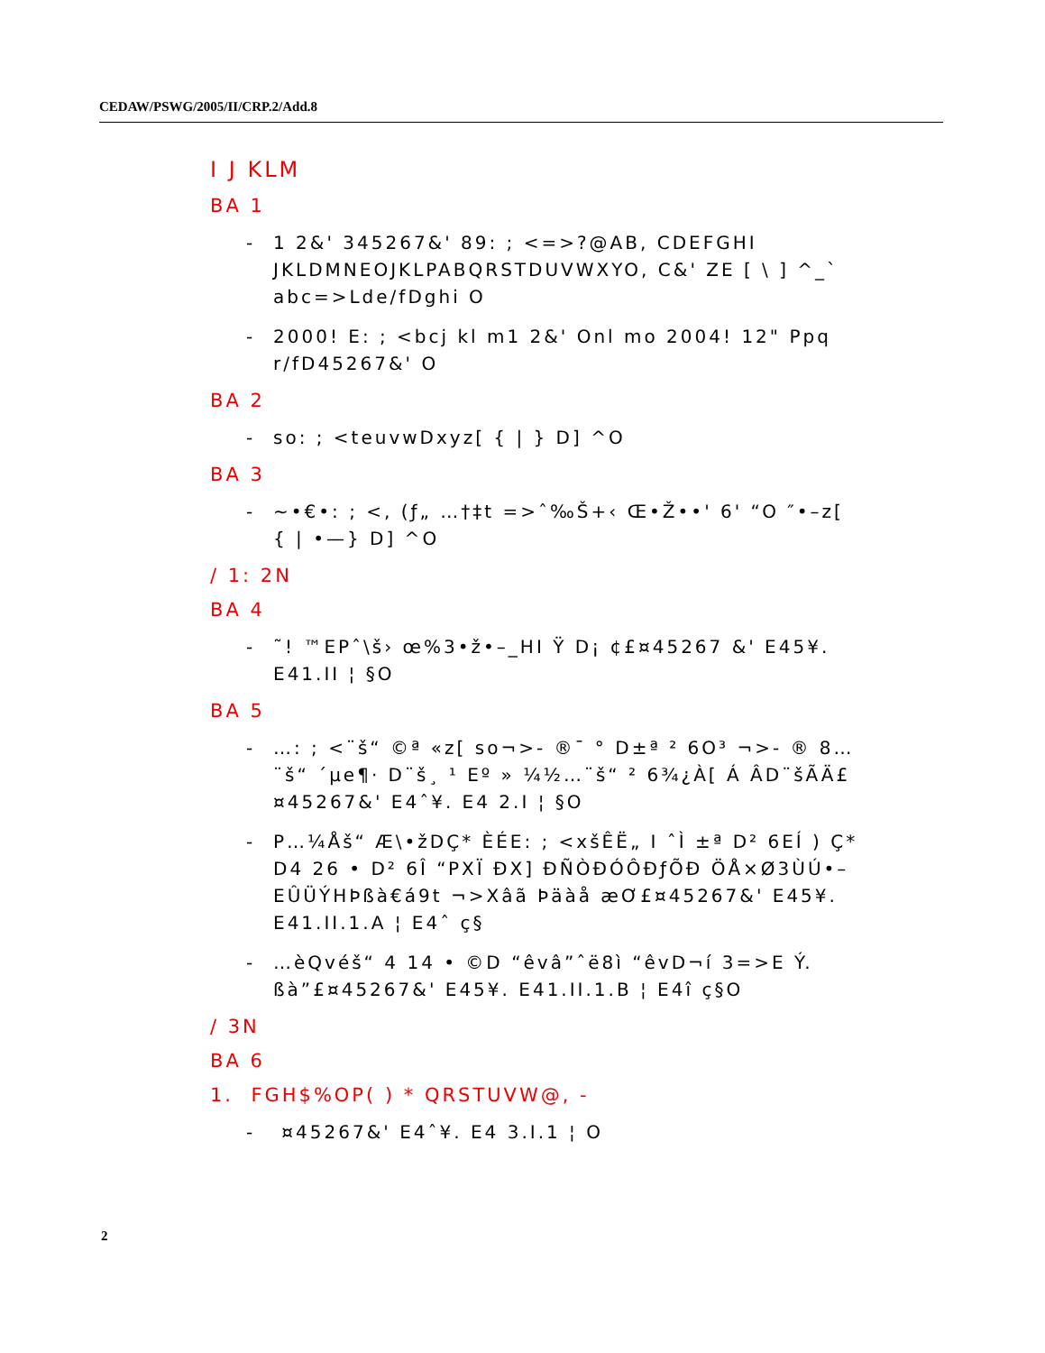CEDAW/PSWG/2005/II/CRP.2/Add.8
I J KLM
BA 1
- 1 2&' 345267&' 89: ; <=>?@AB, CDEFGHI JKLDMNEOJKLPABQRSTDUVWXYO, C&' ZE [ \ ] ^_` abc=>Lde/fDghi O
- 2000! E: ; <bcj kl m1 2&' Onl mo 2004! 12" Ppq r/fD45267&' O
BA 2
- so: ; <teuvwDxyz[ { | } D] ^O
BA 3
- ~•€•: ; <, (ƒ„ …†‡t =>ˆ‰Š+‹ Œ•Ž••' 6' “O ″•–z[ { | •—} D] ^O
/ 1: 2N
BA 4
- ˜! ™EPˆ\š› œ%3•ž•–_HI Ÿ D¡ ¢£¤45267 &' E45¥. E41.II ¦ §O
BA 5
- …: ; <¨š“ ©ª «z[ so¬>- ®¯ ° D±ª ² 6O³ ¬>- ® 8…¨š“ ´µe¶· D¨š¸ ¹ Eº » ¼½…¨š“ ² 6¾¿À[ Á ÂD¨šÃÄ£¤45267&' E4ˆ¥. E4 2.I ¦ §O
- P…¼Åš“ Æ\•žDÇ* ÈÉE: ; <xšÊË„ I ˆÌ ±ª D² 6EÍ ) Ç* D4 26 • D² 6Î “PXÏ ÐX] ÐÑÒÐÓÔÐƒÕÐ ÖÅ×Ø3ÙÚ•–EÛÜÝHÞßà€á9t ¬>Xâã Þäàå æƠ£¤45267&' E45¥. E41.II.1.A ¦ E4ˆ ç§
- …èQvéš“ 4 14 • ©D “êvâ”ˆë8ì “êvD¬í 3=>E Ý. ßà”£¤45267&' E45¥. E41.II.1.B ¦ E4î ç§O
/ 3N
BA 6
1. FGH$%OP( ) * QRSTUVW@, -
- ¤45267&' E4ˆ¥. E4 3.I.1 ¦ O
2